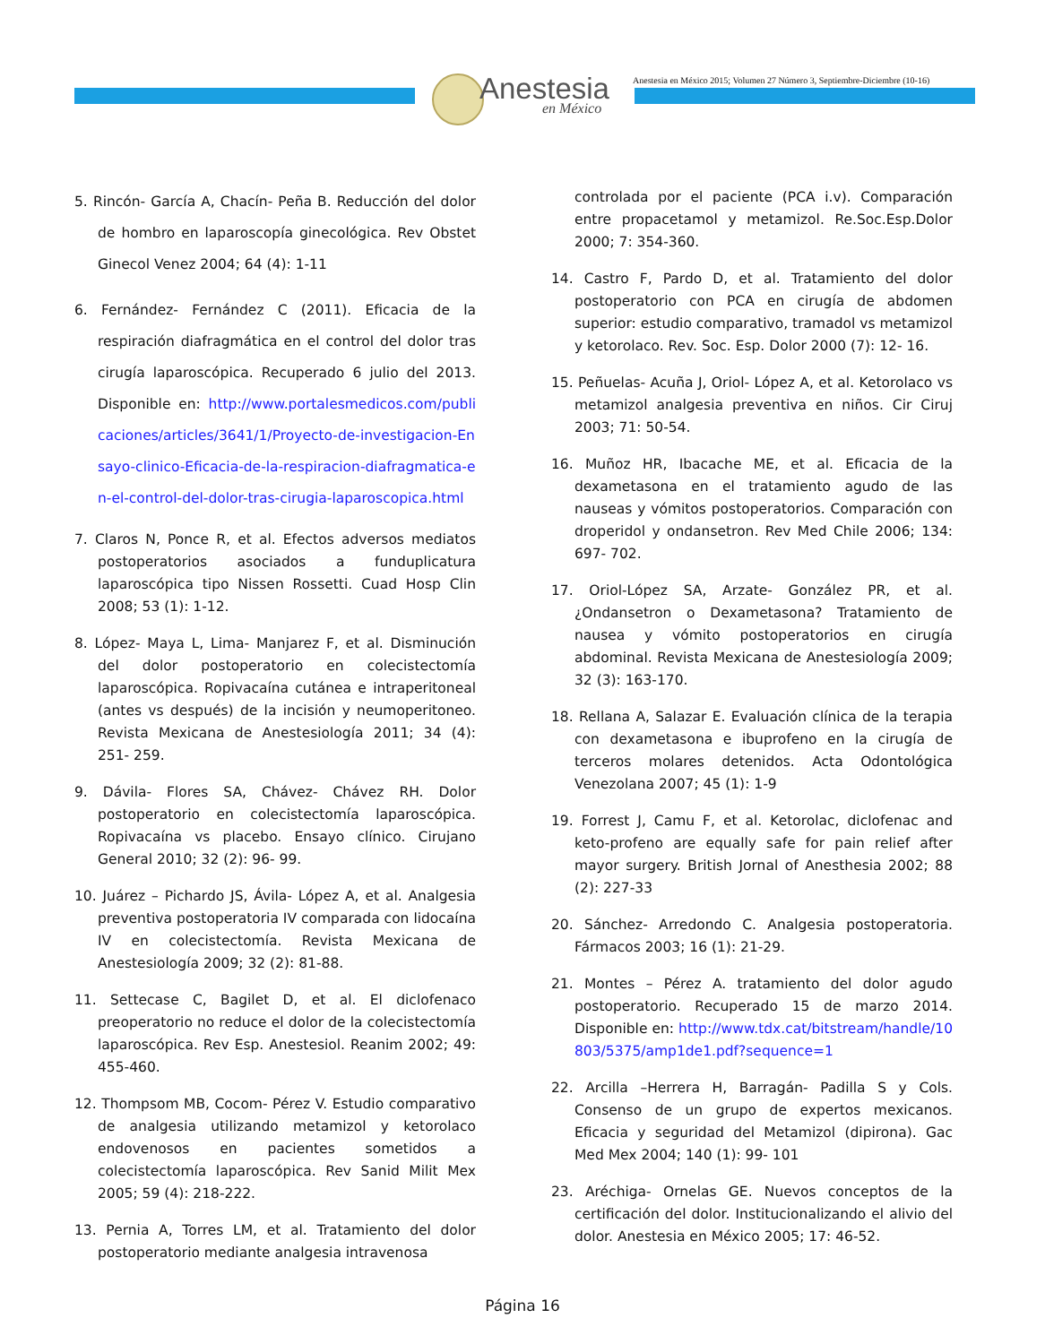Anestesia
en México
Anestesia en México 2015; Volumen 27 Número 3, Septiembre-Diciembre (10-16)
5. Rincón- García A, Chacín- Peña B. Reducción del dolor de hombro en laparoscopía ginecológica. Rev Obstet Ginecol Venez 2004; 64 (4): 1-11
6. Fernández- Fernández C (2011). Eficacia de la respiración diafragmática en el control del dolor tras cirugía laparoscópica. Recuperado 6 julio del 2013. Disponible en: http://www.portalesmedicos.com/publicaciones/articles/3641/1/Proyecto-de-investigacion-Ensayo-clinico-Eficacia-de-la-respiracion-diafragmatica-en-el-control-del-dolor-tras-cirugia-laparoscopica.html
7. Claros N, Ponce R, et al. Efectos adversos mediatos postoperatorios asociados a funduplicatura laparoscópica tipo Nissen Rossetti. Cuad Hosp Clin 2008; 53 (1): 1-12.
8. López- Maya L, Lima- Manjarez F, et al. Disminución del dolor postoperatorio en colecistectomía laparoscópica. Ropivacaína cutánea e intraperitoneal (antes vs después) de la incisión y neumoperitoneo. Revista Mexicana de Anestesiología 2011; 34 (4): 251- 259.
9. Dávila- Flores SA, Chávez- Chávez RH. Dolor postoperatorio en colecistectomía laparoscópica. Ropivacaína vs placebo. Ensayo clínico. Cirujano General 2010; 32 (2): 96- 99.
10. Juárez – Pichardo JS, Ávila- López A, et al. Analgesia preventiva postoperatoria IV comparada con lidocaína IV en colecistectomía. Revista Mexicana de Anestesiología 2009; 32 (2): 81-88.
11. Settecase C, Bagilet D, et al. El diclofenaco preoperatorio no reduce el dolor de la colecistectomía laparoscópica. Rev Esp. Anestesiol. Reanim 2002; 49: 455-460.
12. Thompsom MB, Cocom- Pérez V. Estudio comparativo de analgesia utilizando metamizol y ketorolaco endovenosos en pacientes sometidos a colecistectomía laparoscópica. Rev Sanid Milit Mex 2005; 59 (4): 218-222.
13. Pernia A, Torres LM, et al. Tratamiento del dolor postoperatorio mediante analgesia intravenosa
controlada por el paciente (PCA i.v). Comparación entre propacetamol y metamizol. Re.Soc.Esp.Dolor 2000; 7: 354-360.
14. Castro F, Pardo D, et al. Tratamiento del dolor postoperatorio con PCA en cirugía de abdomen superior: estudio comparativo, tramadol vs metamizol y ketorolaco. Rev. Soc. Esp. Dolor 2000 (7): 12- 16.
15. Peñuelas- Acuña J, Oriol- López A, et al. Ketorolaco vs metamizol analgesia preventiva en niños. Cir Ciruj 2003; 71: 50-54.
16. Muñoz HR, Ibacache ME, et al. Eficacia de la dexametasona en el tratamiento agudo de las nauseas y vómitos postoperatorios. Comparación con droperidol y ondansetron. Rev Med Chile 2006; 134: 697- 702.
17. Oriol-López SA, Arzate- González PR, et al. ¿Ondansetron o Dexametasona? Tratamiento de nausea y vómito postoperatorios en cirugía abdominal. Revista Mexicana de Anestesiología 2009; 32 (3): 163-170.
18. Rellana A, Salazar E. Evaluación clínica de la terapia con dexametasona e ibuprofeno en la cirugía de terceros molares detenidos. Acta Odontológica Venezolana 2007; 45 (1): 1-9
19. Forrest J, Camu F, et al. Ketorolac, diclofenac and keto-profeno are equally safe for pain relief after mayor surgery. British Jornal of Anesthesia 2002; 88 (2): 227-33
20. Sánchez- Arredondo C. Analgesia postoperatoria. Fármacos 2003; 16 (1): 21-29.
21. Montes – Pérez A. tratamiento del dolor agudo postoperatorio. Recuperado 15 de marzo 2014. Disponible en: http://www.tdx.cat/bitstream/handle/10803/5375/amp1de1.pdf?sequence=1
22. Arcilla –Herrera H, Barragán- Padilla S y Cols. Consenso de un grupo de expertos mexicanos. Eficacia y seguridad del Metamizol (dipirona). Gac Med Mex 2004; 140 (1): 99- 101
23. Aréchiga- Ornelas GE. Nuevos conceptos de la certificación del dolor. Institucionalizando el alivio del dolor. Anestesia en México 2005; 17: 46-52.
Página 16